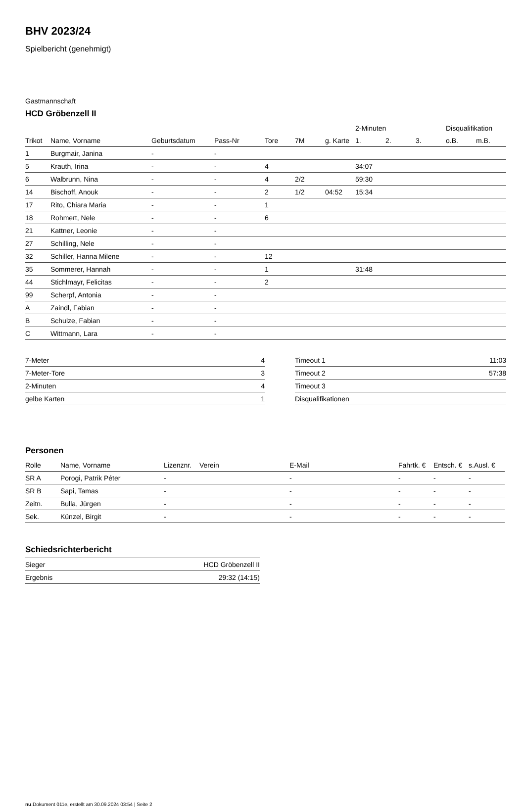BHV 2023/24
Spielbericht (genehmigt)
Gastmannschaft
HCD Gröbenzell II
| | | | | | | | 2-Minuten | | | Disqualifikation | |
| --- | --- | --- | --- | --- | --- | --- | --- | --- | --- | --- | --- |
| Trikot | Name, Vorname | Geburtsdatum | Pass-Nr | Tore | 7M | g. Karte | 1. | 2. | 3. | o.B. | m.B. |
| 1 | Burgmair, Janina | - | - | | | | | | | | |
| 5 | Krauth, Irina | - | - | 4 | | | 34:07 | | | | |
| 6 | Walbrunn, Nina | - | - | 4 | 2/2 | | 59:30 | | | | |
| 14 | Bischoff, Anouk | - | - | 2 | 1/2 | 04:52 | 15:34 | | | | |
| 17 | Rito, Chiara Maria | - | - | 1 | | | | | | | |
| 18 | Rohmert, Nele | - | - | 6 | | | | | | | |
| 21 | Kattner, Leonie | - | - | | | | | | | | |
| 27 | Schilling, Nele | - | - | | | | | | | | |
| 32 | Schiller, Hanna Milene | - | - | 12 | | | | | | | |
| 35 | Sommerer, Hannah | - | - | 1 | | | 31:48 | | | | |
| 44 | Stichlmayr, Felicitas | - | - | 2 | | | | | | | |
| 99 | Scherpf, Antonia | - | - | | | | | | | | |
| A | Zaindl, Fabian | - | - | | | | | | | | |
| B | Schulze, Fabian | - | - | | | | | | | | |
| C | Wittmann, Lara | - | - | | | | | | | | |
| 7-Meter | 4 |
| 7-Meter-Tore | 3 |
| 2-Minuten | 4 |
| gelbe Karten | 1 |
| Timeout 1 | 11:03 |
| Timeout 2 | 57:38 |
| Timeout 3 | |
| Disqualifikationen | |
Personen
| Rolle | Name, Vorname | Lizenznr. | Verein | E-Mail | Fahrtk. € | Entsch. € | s.Ausl. € |
| --- | --- | --- | --- | --- | --- | --- | --- |
| SR A | Porogi, Patrik Péter | - | | - | - | - | - |
| SR B | Sapi, Tamas | - | | - | - | - | - |
| Zeitn. | Bulla, Jürgen | - | | - | - | - | - |
| Sek. | Künzel, Birgit | - | | - | - | - | - |
Schiedsrichterbericht
| Sieger | HCD Gröbenzell II |
| Ergebnis | 29:32 (14:15) |
nu.Dokument 011e, erstellt am 30.09.2024 03:54 | Seite 2